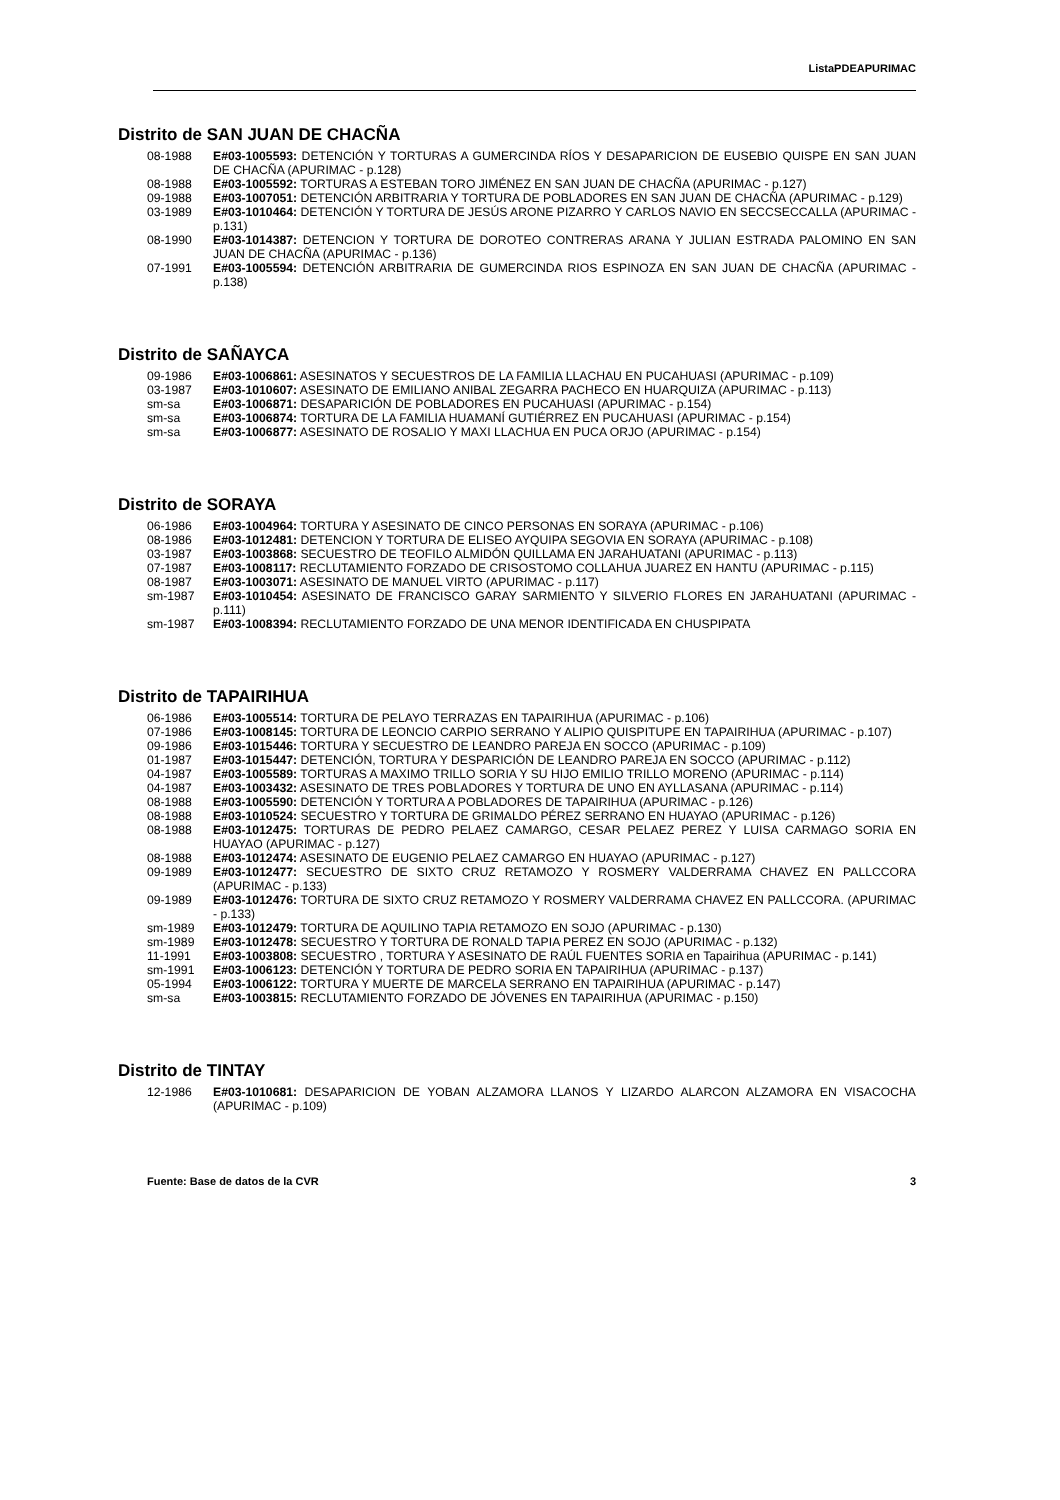ListaPDEAPURIMAC
Distrito de SAN JUAN DE CHACÑA
08-1988 E#03-1005593: DETENCIÓN Y TORTURAS A GUMERCINDA RÍOS Y DESAPARICION DE EUSEBIO QUISPE EN SAN JUAN DE CHACÑA (APURIMAC - p.128)
08-1988 E#03-1005592: TORTURAS A ESTEBAN TORO JIMÉNEZ EN SAN JUAN DE CHACÑA (APURIMAC - p.127)
09-1988 E#03-1007051: DETENCIÓN ARBITRARIA Y TORTURA DE POBLADORES EN SAN JUAN DE CHACÑA (APURIMAC - p.129)
03-1989 E#03-1010464: DETENCIÓN Y TORTURA DE JESÚS ARONE PIZARRO Y CARLOS NAVIO EN SECCSECCALLA (APURIMAC - p.131)
08-1990 E#03-1014387: DETENCION Y TORTURA DE DOROTEO CONTRERAS ARANA Y JULIAN ESTRADA PALOMINO EN SAN JUAN DE CHACÑA (APURIMAC - p.136)
07-1991 E#03-1005594: DETENCIÓN ARBITRARIA DE GUMERCINDA RIOS ESPINOZA EN SAN JUAN DE CHACÑA (APURIMAC - p.138)
Distrito de SAÑAYCA
09-1986 E#03-1006861: ASESINATOS Y SECUESTROS DE LA FAMILIA LLACHAU EN PUCAHUASI (APURIMAC - p.109)
03-1987 E#03-1010607: ASESINATO DE EMILIANO ANIBAL ZEGARRA PACHECO EN HUARQUIZA (APURIMAC - p.113)
sm-sa E#03-1006871: DESAPARICIÓN DE POBLADORES EN PUCAHUASI (APURIMAC - p.154)
sm-sa E#03-1006874: TORTURA DE LA FAMILIA HUAMANÍ GUTIÉRREZ EN PUCAHUASI (APURIMAC - p.154)
sm-sa E#03-1006877: ASESINATO DE ROSALIO Y MAXI LLACHUA EN PUCA ORJO (APURIMAC - p.154)
Distrito de SORAYA
06-1986 E#03-1004964: TORTURA Y ASESINATO DE CINCO PERSONAS EN SORAYA (APURIMAC - p.106)
08-1986 E#03-1012481: DETENCION Y TORTURA DE ELISEO AYQUIPA SEGOVIA EN SORAYA (APURIMAC - p.108)
03-1987 E#03-1003868: SECUESTRO DE TEOFILO ALMIDÓN QUILLAMA EN JARAHUATANI (APURIMAC - p.113)
07-1987 E#03-1008117: RECLUTAMIENTO FORZADO DE CRISOSTOMO COLLAHUA JUAREZ EN HANTU (APURIMAC - p.115)
08-1987 E#03-1003071: ASESINATO DE MANUEL VIRTO (APURIMAC - p.117)
sm-1987 E#03-1010454: ASESINATO DE FRANCISCO GARAY SARMIENTO Y SILVERIO FLORES EN JARAHUATANI (APURIMAC - p.111)
sm-1987 E#03-1008394: RECLUTAMIENTO FORZADO DE UNA MENOR IDENTIFICADA EN CHUSPIPATA
Distrito de TAPAIRIHUA
06-1986 E#03-1005514: TORTURA DE PELAYO TERRAZAS EN TAPAIRIHUA (APURIMAC - p.106)
07-1986 E#03-1008145: TORTURA DE LEONCIO CARPIO SERRANO Y ALIPIO QUISPITUPE EN TAPAIRIHUA (APURIMAC - p.107)
09-1986 E#03-1015446: TORTURA Y SECUESTRO DE LEANDRO PAREJA EN SOCCO (APURIMAC - p.109)
01-1987 E#03-1015447: DETENCIÓN, TORTURA Y DESPARICIÓN DE LEANDRO PAREJA EN SOCCO (APURIMAC - p.112)
04-1987 E#03-1005589: TORTURAS A MAXIMO TRILLO SORIA Y SU HIJO EMILIO TRILLO MORENO (APURIMAC - p.114)
04-1987 E#03-1003432: ASESINATO DE TRES POBLADORES Y TORTURA DE UNO EN AYLLASANA (APURIMAC - p.114)
08-1988 E#03-1005590: DETENCIÓN Y TORTURA A POBLADORES DE TAPAIRIHUA (APURIMAC - p.126)
08-1988 E#03-1010524: SECUESTRO Y TORTURA DE GRIMALDO PÉREZ SERRANO EN HUAYAO (APURIMAC - p.126)
08-1988 E#03-1012475: TORTURAS DE PEDRO PELAEZ CAMARGO, CESAR PELAEZ PEREZ Y LUISA CARMAGO SORIA EN HUAYAO (APURIMAC - p.127)
08-1988 E#03-1012474: ASESINATO DE EUGENIO PELAEZ CAMARGO EN HUAYAO (APURIMAC - p.127)
09-1989 E#03-1012477: SECUESTRO DE SIXTO CRUZ RETAMOZO Y ROSMERY VALDERRAMA CHAVEZ EN PALLCCORA (APURIMAC - p.133)
09-1989 E#03-1012476: TORTURA DE SIXTO CRUZ RETAMOZO Y ROSMERY VALDERRAMA CHAVEZ EN PALLCCORA. (APURIMAC - p.133)
sm-1989 E#03-1012479: TORTURA DE AQUILINO TAPIA RETAMOZO EN SOJO (APURIMAC - p.130)
sm-1989 E#03-1012478: SECUESTRO Y TORTURA DE RONALD TAPIA PEREZ EN SOJO (APURIMAC - p.132)
11-1991 E#03-1003808: SECUESTRO , TORTURA Y ASESINATO DE RAÚL FUENTES SORIA en Tapairihua (APURIMAC - p.141)
sm-1991 E#03-1006123: DETENCIÓN Y TORTURA DE PEDRO SORIA EN TAPAIRIHUA (APURIMAC - p.137)
05-1994 E#03-1006122: TORTURA Y MUERTE DE MARCELA SERRANO EN TAPAIRIHUA (APURIMAC - p.147)
sm-sa E#03-1003815: RECLUTAMIENTO FORZADO DE JÓVENES EN TAPAIRIHUA (APURIMAC - p.150)
Distrito de TINTAY
12-1986 E#03-1010681: DESAPARICION DE YOBAN ALZAMORA LLANOS Y LIZARDO ALARCON ALZAMORA EN VISACOCHA (APURIMAC - p.109)
Fuente: Base de datos de la CVR 3